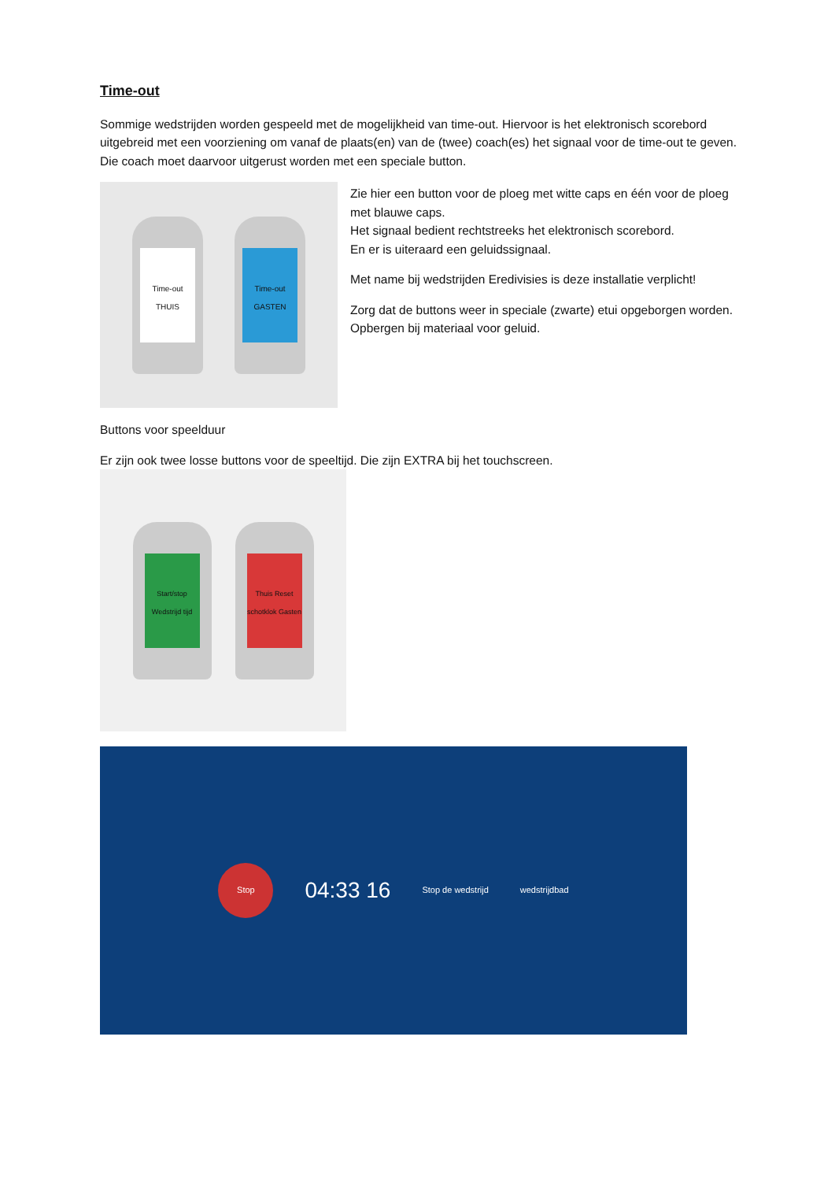Time-out
Sommige wedstrijden worden gespeeld met de mogelijkheid van time-out. Hiervoor is het elektronisch scorebord uitgebreid met een voorziening om vanaf de plaats(en) van de (twee) coach(es) het signaal voor de time-out te geven. Die coach moet daarvoor uitgerust worden met een speciale button.
Time-out THUIS
Time-out GASTEN
Zie hier een button voor de ploeg met witte caps en één voor de ploeg met blauwe caps.
Het signaal bedient rechtstreeks het elektronisch scorebord.
En er is uiteraard een geluidssignaal.
Met name bij wedstrijden Eredivisies is deze installatie verplicht!
Zorg dat de buttons weer in speciale (zwarte) etui opgeborgen worden. Opbergen bij materiaal voor geluid.
Buttons voor speelduur
Er zijn ook twee losse buttons voor de speeltijd. Die zijn EXTRA bij het touchscreen.
Start/stop Wedstrijd tijd
Thuis Reset schotklok Gasten
Stop
04:33 16
Stop de wedstrijd wedstrijdbad